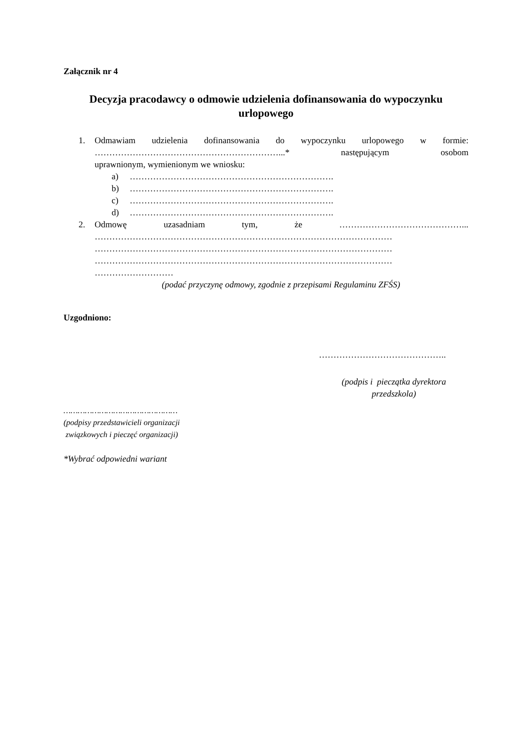Załącznik nr 4
Decyzja pracodawcy o odmowie udzielenia dofinansowania do wypoczynku urlopowego
1. Odmawiam udzielenia dofinansowania do wypoczynku urlopowego w formie: ………………………………………………………...* następującym osobom
uprawnionym, wymienionym we wniosku:
a) …………………………………………………………….
b) …………………………………………………………….
c) …………………………………………………………….
d) …………………………………………………………….
2. Odmowę uzasadniam tym, że ……………………………………...
…………………………………………………………………………………………
…………………………………………………………………………………………
…………………………………………………………………………………………
………………………
(podać przyczynę odmowy, zgodnie z przepisami Regulaminu ZFŚS)
Uzgodniono:
……………………………………..
(podpis i pieczątka dyrektora przedszkola)
…………………………………………
(podpisy przedstawicieli organizacji
związkowych i pieczęć organizacji)
*Wybrać odpowiedni wariant